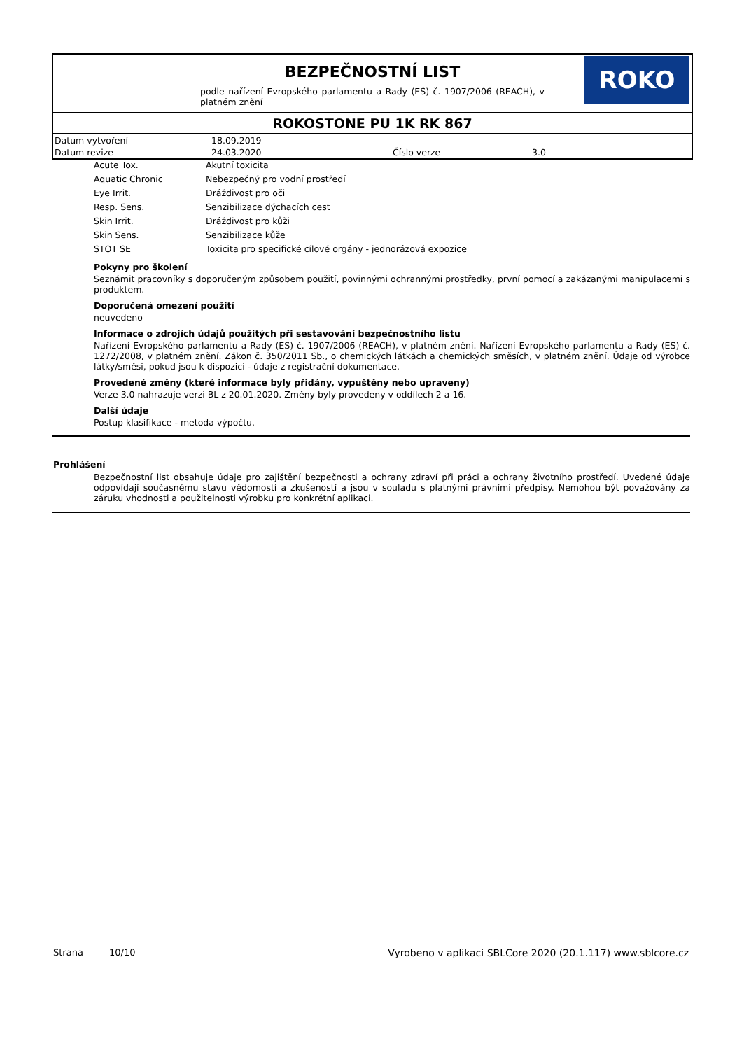BEZPEČNOSTNÍ LIST
podle nařízení Evropského parlamentu a Rady (ES) č. 1907/2006 (REACH), v platném znění
ROKO
ROKOSTONE PU 1K RK 867
| Datum vytvoření | 18.09.2019 | | |
| Datum revize | 24.03.2020 | Číslo verze | 3.0 |
| Acute Tox. | Akutní toxicita |
| Aquatic Chronic | Nebezpečný pro vodní prostředí |
| Eye Irrit. | Dráždivost pro oči |
| Resp. Sens. | Senzibilizace dýchacích cest |
| Skin Irrit. | Dráždivost pro kůži |
| Skin Sens. | Senzibilizace kůže |
| STOT SE | Toxicita pro specifické cílové orgány - jednorázová expozice |
Pokyny pro školení
Seznámit pracovníky s doporučeným způsobem použití, povinnými ochrannými prostředky, první pomocí a zakázanými manipulacemi s produktem.
Doporučená omezení použití
neuvedeno
Informace o zdrojích údajů použitých při sestavování bezpečnostního listu
Nařízení Evropského parlamentu a Rady (ES) č. 1907/2006 (REACH), v platném znění. Nařízení Evropského parlamentu a Rady (ES) č. 1272/2008, v platném znění. Zákon č. 350/2011 Sb., o chemických látkách a chemických směsích, v platném znění. Údaje od výrobce látky/směsi, pokud jsou k dispozici - údaje z registrační dokumentace.
Provedené změny (které informace byly přidány, vypuštěny nebo upraveny)
Verze 3.0 nahrazuje verzi BL z 20.01.2020. Změny byly provedeny v oddílech 2 a 16.
Další údaje
Postup klasifikace - metoda výpočtu.
Prohlášení
Bezpečnostní list obsahuje údaje pro zajištění bezpečnosti a ochrany zdraví při práci a ochrany životního prostředí. Uvedené údaje odpovídají současnému stavu vědomostí a zkušeností a jsou v souladu s platnými právními předpisy. Nemohou být považovány za záruku vhodnosti a použitelnosti výrobku pro konkrétní aplikaci.
Strana 10/10 Vyrobeno v aplikaci SBLCore 2020 (20.1.117) www.sblcore.cz